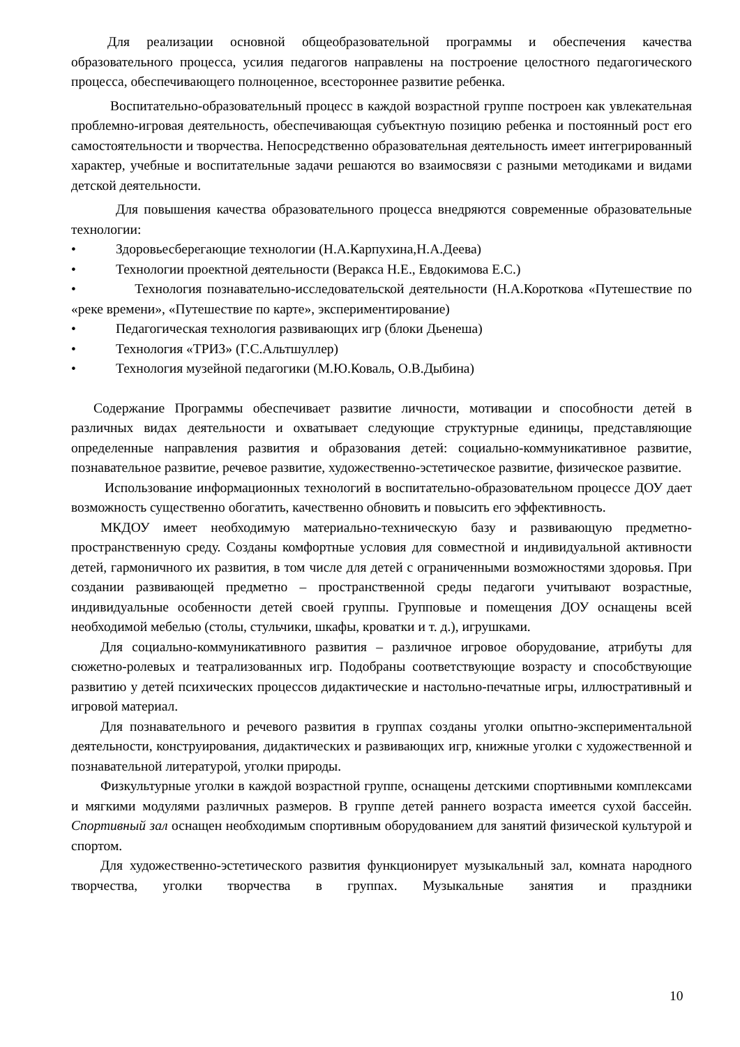Для реализации основной общеобразовательной программы и обеспечения качества образовательного процесса, усилия педагогов направлены на построение целостного педагогического процесса, обеспечивающего полноценное, всестороннее развитие ребенка.
Воспитательно-образовательный процесс в каждой возрастной группе построен как увлекательная проблемно-игровая деятельность, обеспечивающая субъектную позицию ребенка и постоянный рост его самостоятельности и творчества. Непосредственно образовательная деятельность имеет интегрированный характер, учебные и воспитательные задачи решаются во взаимосвязи с разными методиками и видами детской деятельности.
Для повышения качества образовательного процесса внедряются современные образовательные технологии:
• Здоровьесберегающие технологии (Н.А.Карпухина,Н.А.Деева)
• Технологии проектной деятельности (Веракса Н.Е., Евдокимова Е.С.)
• Технология познавательно-исследовательской деятельности (Н.А.Короткова «Путешествие по «реке времени», «Путешествие по карте», экспериментирование)
• Педагогическая технология развивающих игр (блоки Дьенеша)
• Технология «ТРИЗ» (Г.С.Альтшуллер)
• Технология музейной педагогики (М.Ю.Коваль, О.В.Дыбина)
Содержание Программы обеспечивает развитие личности, мотивации и способности детей в различных видах деятельности и охватывает следующие структурные единицы, представляющие определенные направления развития и образования детей: социально-коммуникативное развитие, познавательное развитие, речевое развитие, художественно-эстетическое развитие, физическое развитие.
Использование информационных технологий в воспитательно-образовательном процессе ДОУ дает возможность существенно обогатить, качественно обновить и повысить его эффективность.
МКДОУ имеет необходимую материально-техническую базу и развивающую предметно-пространственную среду. Созданы комфортные условия для совместной и индивидуальной активности детей, гармоничного их развития, в том числе для детей с ограниченными возможностями здоровья. При создании развивающей предметно – пространственной среды педагоги учитывают возрастные, индивидуальные особенности детей своей группы. Групповые и помещения ДОУ оснащены всей необходимой мебелью (столы, стульчики, шкафы, кроватки и т. д.), игрушками.
Для социально-коммуникативного развития – различное игровое оборудование, атрибуты для сюжетно-ролевых и театрализованных игр. Подобраны соответствующие возрасту и способствующие развитию у детей психических процессов дидактические и настольно-печатные игры, иллюстративный и игровой материал.
Для познавательного и речевого развития в группах созданы уголки опытно-экспериментальной деятельности, конструирования, дидактических и развивающих игр, книжные уголки с художественной и познавательной литературой, уголки природы.
Физкультурные уголки в каждой возрастной группе, оснащены детскими спортивными комплексами и мягкими модулями различных размеров. В группе детей раннего возраста имеется сухой бассейн. Спортивный зал оснащен необходимым спортивным оборудованием для занятий физической культурой и спортом.
Для художественно-эстетического развития функционирует музыкальный зал, комната народного творчества, уголки творчества в группах. Музыкальные занятия и праздники
10